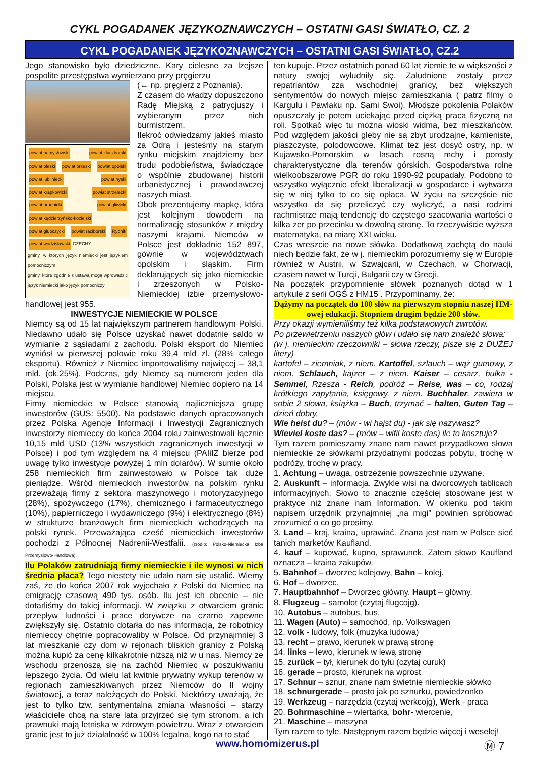CYKL POGADANEK JĘZYKOZNAWCZYCH – OSTATNI GASI ŚWIATŁO, CZ. 2
CYKL POGADANEK JĘZYKOZNAWCZYCH – OSTATNI GASI ŚWIATŁO, CZ.2
Jego stanowisko było dziedziczne. Kary cielesne za lżejsze pospolite przestępstwa wymierzano przy pręgierzu
powiat namysłowski powiat kluczborski powiat oleski powiat brzeski powiat opolski powiat lubliniecki powiat nyski powiat krapkowicki powiat strzelecki powiat prudnicki powiat gliwicki powiat kędzierzyńsko-kozielski powiat głubczycki powiat raciborski Rybnik powiat wodzisławski CZECHY
gminy, w których język niemiecki jest językiem pomocniczym
gminy, które zgodnie z ustawą mogą wprowadzić język niemiecki jako język pomocniczy
(← np. pręgierz z Poznania).
Z czasem do władzy dopuszczono Radę Miejską z patrycjuszy i wybieranym przez nich burmistrzem.
Ilekroć odwiedzamy jakieś miasto za Odrą i jesteśmy na starym rynku miejskim znajdziemy bez trudu podobieństwa, świadczące o wspólnie zbudowanej historii urbanistycznej i prawodawczej naszych miast.
Obok prezentujemy mapkę, która jest kolejnym dowodem na normalizację stosunków z między naszymi krajami. Niemców w Polsce jest dokładnie 152 897, gównie w województwach opolskim i śląskim. Firm deklarujących się jako niemieckie i zrzeszonych w Polsko-Niemieckiej izbie przemysłowo-handlowej jest 955.
INWESTYCJE NIEMIECKIE W POLSCE
Niemcy są od 15 lat największym partnerem handlowym Polski. Niedawno udało się Polsce uzyskać nawet dodatnie saldo w wymianie z sąsiadami z zachodu. Polski eksport do Niemiec wyniósł w pierwszej połowie roku 39,4 mld zl. (28% całego eksportu). Również z Niemiec importowaliśmy najwięcej – 38,1 mld. (ok.25%). Podczas, gdy Niemcy są numerem jeden dla Polski, Polska jest w wymianie handlowej Niemiec dopiero na 14 miejscu.
Firmy niemieckie w Polsce stanowią najliczniejsza grupę inwestorów (GUS: 5500). Na podstawie danych opracowanych przez Polska Agencje Informacji i Inwestycji Zagranicznych inwestorzy niemieccy do końca 2004 roku zainwestowali łącznie 10,15 mld USD (13% wszystkich zagranicznych inwestycji w Polsce) i pod tym względem na 4 miejscu (PAIiIZ bierze pod uwagę tylko inwestycje powyżej 1 mln dolarów). W sumie około 258 niemieckich firm zainwestowało w Polsce tak duże pieniądze. Wśród niemieckich inwestorów na polskim rynku przeważają firmy z sektora maszynowego i motoryzacyjnego (28%), spożywczego (17%), chemicznego i farmaceutycznego (10%), papierniczego i wydawniczego (9%) i elektrycznego (8%) w strukturze branżowych firm niemieckich wchodzących na polski rynek. Przeważająca cześć niemieckich inwestorów pochodzi z Północnej Nadrenii-Westfalii. (źródło: Polsko-Niemiecka Izba Przemysłowo-Handlowa).
Ilu Polaków zatrudniają firmy niemieckie i ile wynosi w nich średnia płaca? Tego niestety nie udało nam się ustalić. Wiemy zaś, że do końca 2007 rok wyjechało z Polski do Niemiec na emigrację czasową 490 tys. osób. Ilu jest ich obecnie – nie dotarliśmy do takiej informacji. W związku z otwarciem granic przepływ ludności i prace dorywcze na czarno zapewne zwiększyły się. Ostatnio dotarła do nas informacja, że robotnicy niemieccy chętnie popracowaliby w Polsce. Od przynajmniej 3 lat mieszkanie czy dom w rejonach bliskich granicy z Polską można kupić za cenę kilkakrotnie niższą niż w u nas. Niemcy ze wschodu przenoszą się na zachód Niemiec w poszukiwaniu lepszego życia. Od wielu lat kwitnie prywatny wykup terenów w regionach zamieszkiwanych przez Niemców do II wojny światowej, a teraz należących do Polski. Niektórzy uważają, że jest to tylko tzw. sentymentalna zmiana własności – starzy właściciele chcą na stare lata przyjrzeć się tym stronom, a ich prawnuki mają letniska w zdrowym powietrzu. Wraz z otwarciem granic jest to już działalność w 100% legalna, kogo na to stać
ten kupuje. Przez ostatnich ponad 60 lat ziemie te w większości z natury swojej wyludniły się. Zaludnione zostały przez repatriantów zza wschodniej granicy, bez większych sentymentów do nowych miejsc zamieszkania ( patrz filmy o Kargulu i Pawlaku np. Sami Swoi). Młodsze pokolenia Polaków opuszczały je potem uciekając przed ciężką praca fizyczną na roli. Spotkać więc tu można wioski widma, bez mieszkańców. Pod względem jakości gleby nie są zbyt urodzajne, kamieniste, piaszczyste, polodowcowe. Klimat też jest dosyć ostry, np. w Kujawsko-Pomorskim w lasach rosną mchy i porosty charakterystyczne dla terenów górskich. Gospodarstwa rolne wielkoobszarowe PGR do roku 1990-92 poupadały. Podobno to wszystko wyłącznie efekt liberalizacji w gospodarce i wytwarza się w niej tylko to co się opłaca. W życiu na szczęście nie wszystko da się przeliczyć czy wyliczyć, a nasi rodzimi rachmistrze mają tendencję do częstego szacowania wartości o kilka zer po przecinku w dowolną stronę. To rzeczywiście wyższa matematyka, na miarę XXI wieku.
Czas wreszcie na nowe słówka. Dodatkową zachętą do nauki niech będzie fakt, że w j. niemieckim porozumiemy się w Europie również w Austrii, w Szwajcarii, w Czechach, w Chorwacji, czasem nawet w Turcji, Bułgarii czy w Grecji.
Na początek przypomnienie słówek poznanych dotąd w 1 artykule z serii OGŚ z HM15 . Przypominamy, że:
Dążymy na początek do 100 słów na pierwszym stopniu naszej HM-owej edukacji. Stopniem drugim będzie 200 słów.
Przy okazji wymieniliśmy też kilka podstawowych zwrotów.
Po przewietrzeniu naszych głów i udało się nam znaleźć słowa:
(w j. niemieckim rzeczowniki – słowa rzeczy, pisze się z DUŻEJ litery)
kartofel – ziemniak, z niem. Kartoffel, szlauch – wąż gumowy, z niem. Schlauch, kajzer – z niem. Kaiser – cesarz, bułka - Semmel, Rzesza - Reich, podróż – Reise, was – co, rodzaj krótkiego zapytania, księgowy, z niem. Buchhaler, zawiera w sobie 2 słowa, książka – Buch, trzymać – halten, Guten Tag – dzień dobry,
Wie heist du? – (mów - wi hajst du) - jak się nazywasz?
Wieviel koste das? – (mów – wifil koste das) ile to kosztuje?
Tym razem pomieszamy znane nam nawet przypadkowo słowa niemieckie ze słówkami przydatnymi podczas pobytu, trochę w podróży, trochę w pracy.
1. Achtung – uwaga, ostrzeżenie powszechnie używane.
2. Auskunft – informacja. Zwykle wisi na dworcowych tablicach informacyjnych. Słowo to znacznie częściej stosowane jest w praktyce niż znane nam Information. W okienku pod takim napisem urzędnik przynajmniej „na migi” powinien spróbować zrozumieć o co go prosimy.
3. Land – kraj, kraina, uprawiać. Znana jest nam w Polsce sieć tanich marketów Kaufland.
4. kauf – kupować, kupno, sprawunek. Zatem słowo Kaufland oznacza – kraina zakupów.
5. Bahnhof – dworzec kolejowy, Bahn – kolej.
6. Hof – dworzec.
7. Hauptbahnhof – Dworzec główny. Haupt – główny.
8. Flugzeug – samolot (czytaj flugcojg).
10. Autobus – autobus, bus.
11. Wagen (Auto) – samochód, np. Volkswagen
12. volk - ludowy, folk (muzyka ludowa)
13. recht – prawo, kierunek w prawą stronę
14. links – lewo, kierunek w lewą stronę
15. zurück – tył, kierunek do tyłu (czytaj curuk)
16. gerade – prosto, kierunek na wprost
17. Schnur – sznur, znane nam świetnie niemieckie słówko
18. schnurgerade – prosto jak po sznurku, powiedzonko
19. Werkzeug – narzędzia (czytaj werkcojg), Werk - praca
20. Bohrmaschine – wiertarka, bohr- wiercenie,
21. Maschine – maszyna
Tym razem to tyle. Następnym razem będzie więcej i weselej!
www.homomizerus.pl Ⓜ 7